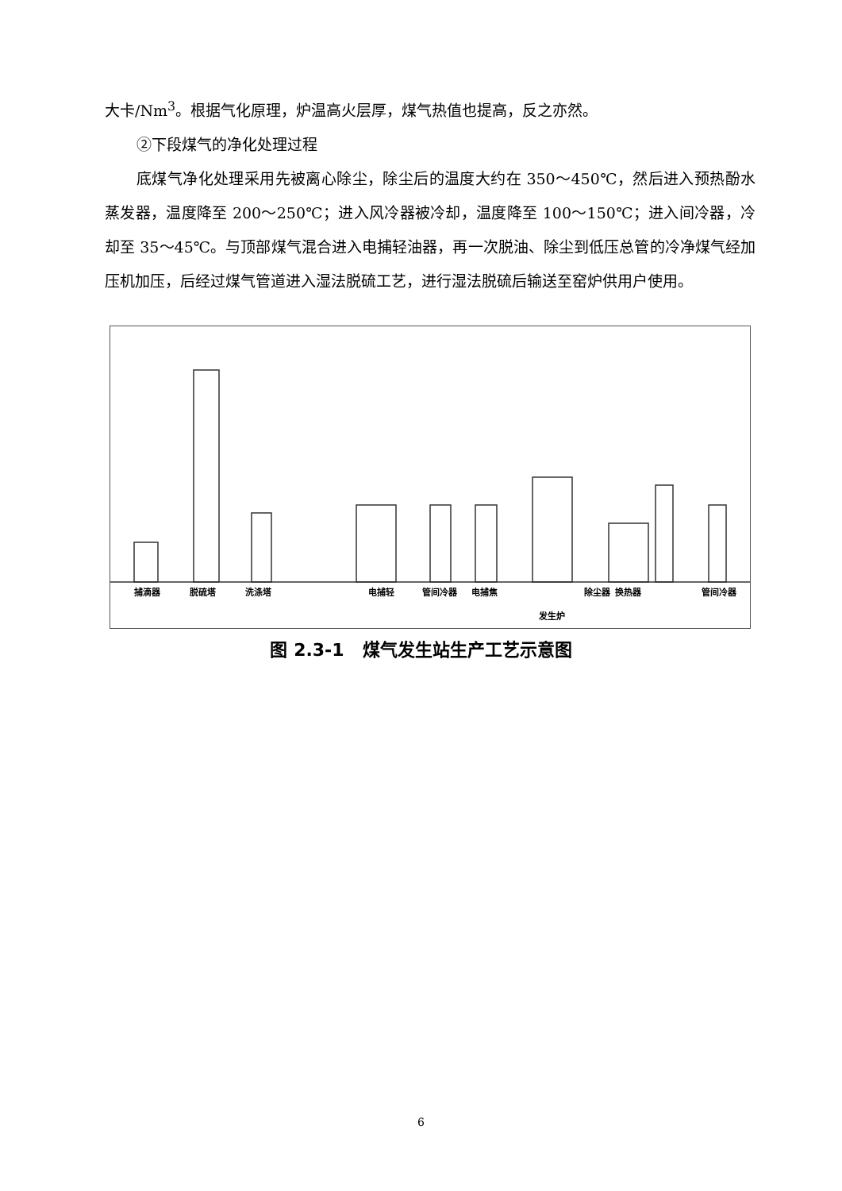大卡/Nm<sup>3</sup>。根据气化原理，炉温高火层厚，煤气热值也提高，反之亦然。
②下段煤气的净化处理过程
底煤气净化处理采用先被离心除尘，除尘后的温度大约在 350～450℃，然后进入预热酚水蒸发器，温度降至 200～250℃；进入风冷器被冷却，温度降至 100～150℃；进入间冷器，冷却至 35～45℃。与顶部煤气混合进入电捕轻油器，再一次脱油、除尘到低压总管的冷净煤气经加压机加压，后经过煤气管道进入湿法脱硫工艺，进行湿法脱硫后输送至窑炉供用户使用。
捕滴器 脱硫塔 洗涤塔 电捕轻 管间冷器 电捕焦 除尘器 换热器 管间冷器
发生炉
图 2.3-1 煤气发生站生产工艺示意图
6